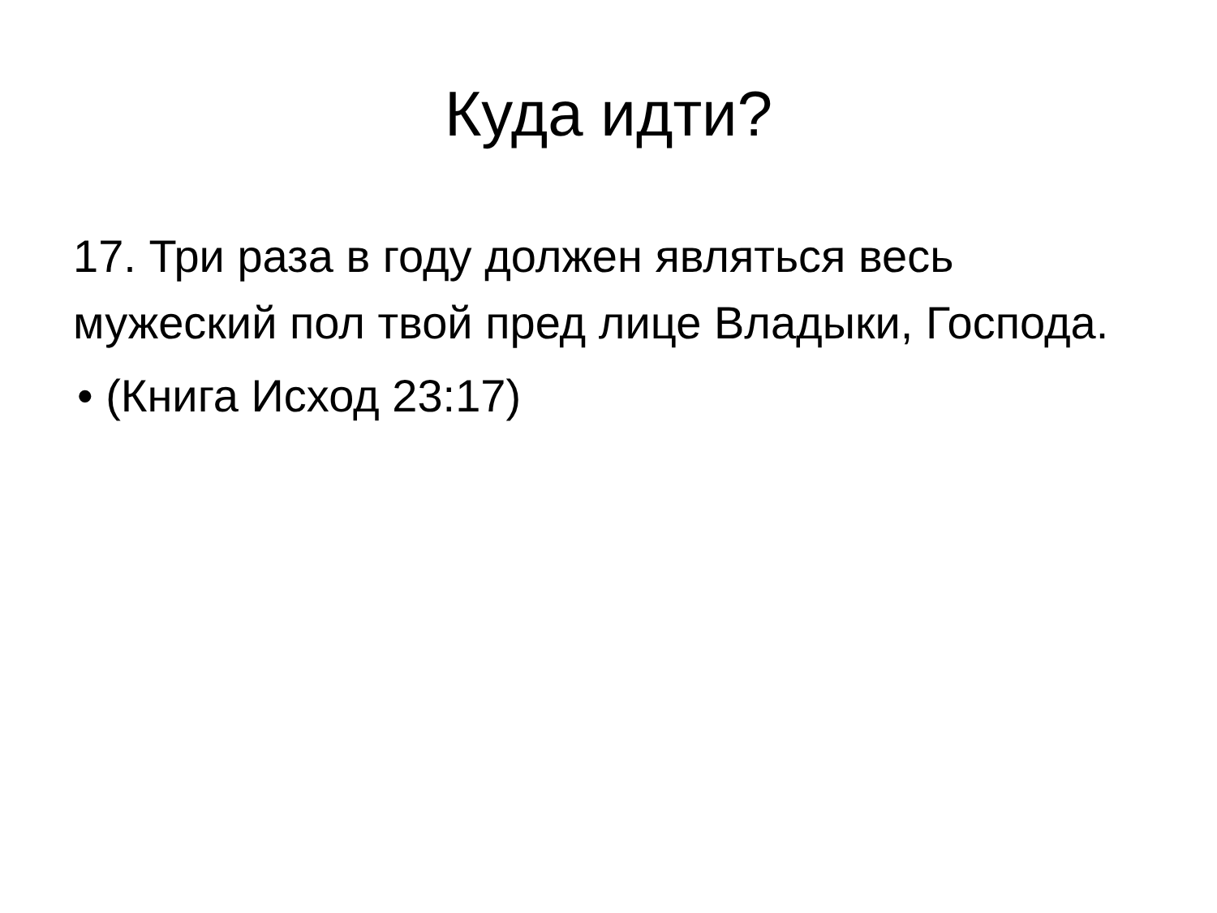Куда идти?
17. Три раза в году должен являться весь мужеский пол твой пред лице Владыки, Господа.
• (Книга Исход 23:17)